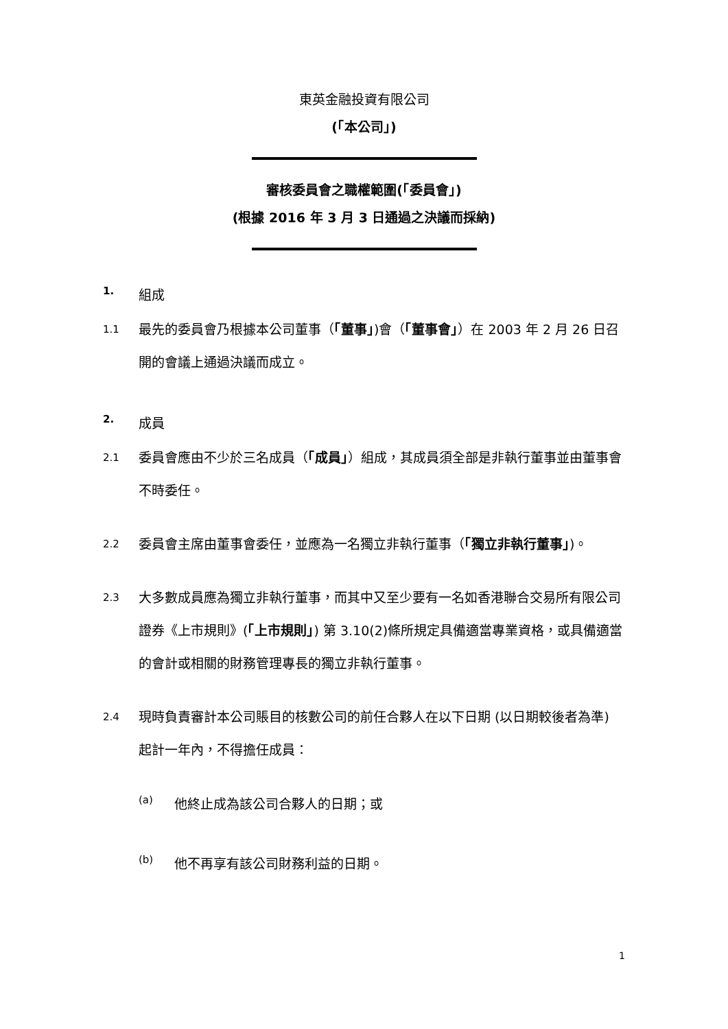東英金融投資有限公司
(「本公司」)
審核委員會之職權範圍(「委員會」)
(根據 2016 年 3 月 3 日通過之決議而採納)
1. 組成
1.1 最先的委員會乃根據本公司董事（「董事」)會（「董事會」）在 2003 年 2 月 26 日召開的會議上通過決議而成立。
2. 成員
2.1 委員會應由不少於三名成員（「成員」）組成，其成員須全部是非執行董事並由董事會不時委任。
2.2 委員會主席由董事會委任，並應為一名獨立非執行董事（「獨立非執行董事」)。
2.3 大多數成員應為獨立非執行董事，而其中又至少要有一名如香港聯合交易所有限公司證券《上市規則》(「上市規則」) 第 3.10(2)條所規定具備適當專業資格，或具備適當的會計或相關的財務管理專長的獨立非執行董事。
2.4 現時負責審計本公司賬目的核數公司的前任合夥人在以下日期 (以日期較後者為準) 起計一年內，不得擔任成員：
(a) 他終止成為該公司合夥人的日期；或
(b) 他不再享有該公司財務利益的日期。
1